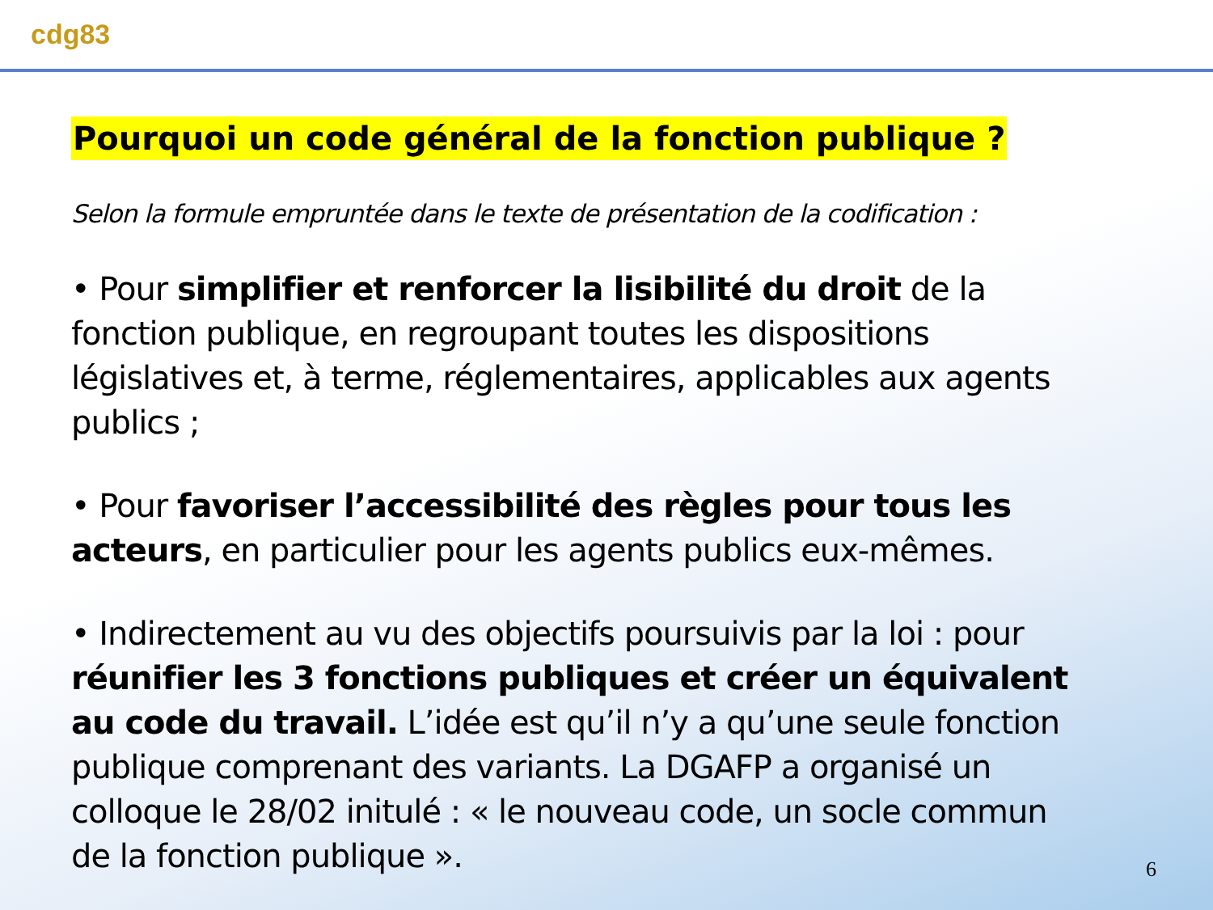cdg83
Pourquoi un code général de la fonction publique ?
Selon la formule empruntée dans le texte de présentation de la codification :
• Pour simplifier et renforcer la lisibilité du droit de la fonction publique, en regroupant toutes les dispositions législatives et, à terme, réglementaires, applicables aux agents publics ;
• Pour favoriser l’accessibilité des règles pour tous les acteurs, en particulier pour les agents publics eux-mêmes.
• Indirectement au vu des objectifs poursuivis par la loi : pour réunifier les 3 fonctions publiques et créer un équivalent au code du travail. L’idée est qu’il n’y a qu’une seule fonction publique comprenant des variants. La DGAFP a organisé un colloque le 28/02 initulé : « le nouveau code, un socle commun de la fonction publique ».
6